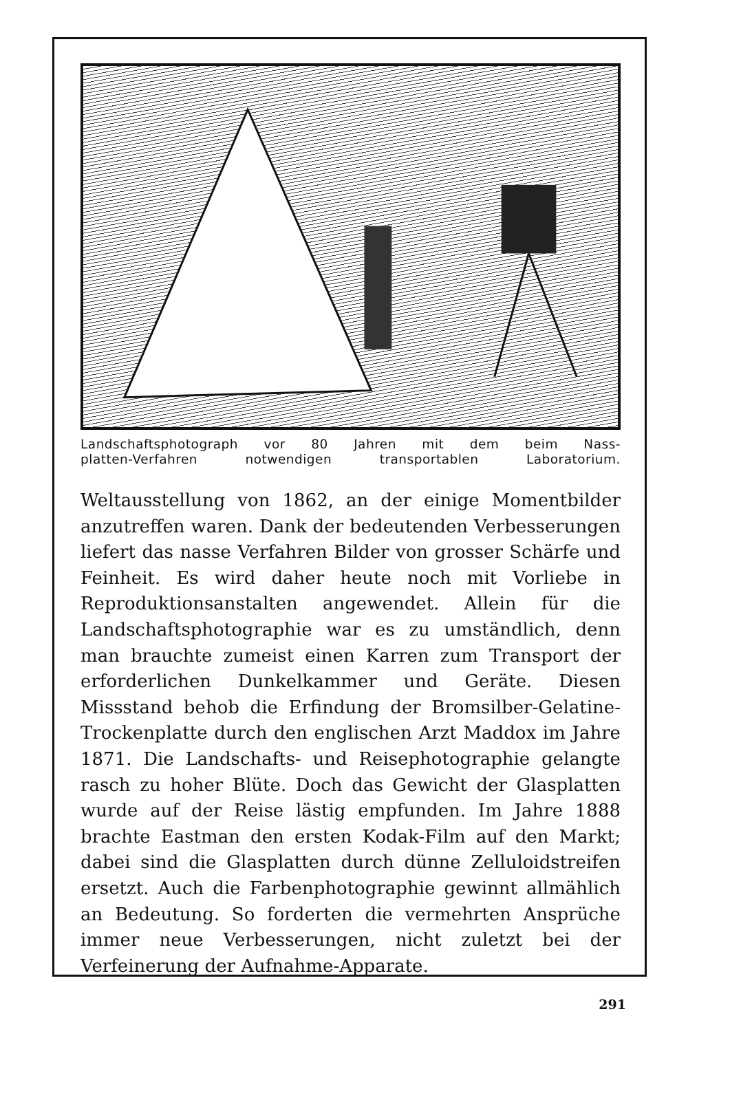Landschaftsphotograph vor 80 Jahren mit dem beim Nass-
platten-Verfahren notwendigen transportablen Laboratorium.
Weltausstellung von 1862, an der einige Momentbilder anzutreffen waren. Dank der bedeutenden Verbesserungen liefert das nasse Verfahren Bilder von grosser Schärfe und Feinheit. Es wird daher heute noch mit Vorliebe in Reproduktionsanstalten angewendet. Allein für die Landschaftsphotographie war es zu umständlich, denn man brauchte zumeist einen Karren zum Transport der erforderlichen Dunkelkammer und Geräte. Diesen Missstand behob die Erfindung der Bromsilber-Gelatine-Trockenplatte durch den englischen Arzt Maddox im Jahre 1871. Die Landschafts- und Reisephotographie gelangte rasch zu hoher Blüte. Doch das Gewicht der Glasplatten wurde auf der Reise lästig empfunden. Im Jahre 1888 brachte Eastman den ersten Kodak-Film auf den Markt; dabei sind die Glasplatten durch dünne Zelluloidstreifen ersetzt. Auch die Farbenphotographie gewinnt allmählich an Bedeutung. So forderten die vermehrten Ansprüche immer neue Verbesserungen, nicht zuletzt bei der Verfeinerung der Aufnahme-Apparate.
291